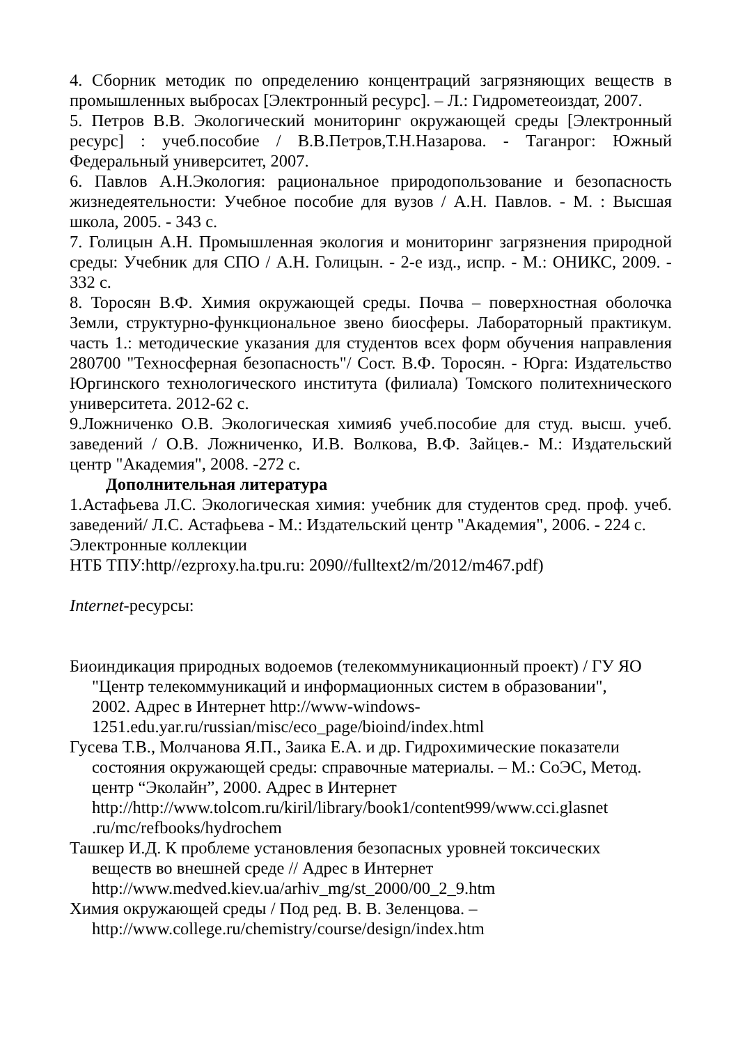4. Сборник методик по определению концентраций загрязняющих веществ в промышленных выбросах [Электронный ресурс]. – Л.: Гидрометеоиздат, 2007.
5. Петров В.В. Экологический мониторинг окружающей среды [Электронный ресурс] : учеб.пособие / В.В.Петров,Т.Н.Назарова. - Таганрог: Южный Федеральный университет, 2007.
6. Павлов А.Н.Экология: рациональное природопользование и безопасность жизнедеятельности: Учебное пособие для вузов / А.Н. Павлов. - М. : Высшая школа, 2005. - 343 с.
7. Голицын А.Н. Промышленная экология и мониторинг загрязнения природной среды: Учебник для СПО / А.Н. Голицын. - 2-е изд., испр. - М.: ОНИКС, 2009. - 332 с.
8. Торосян В.Ф. Химия окружающей среды. Почва – поверхностная оболочка Земли, структурно-функциональное звено биосферы. Лабораторный практикум. часть 1.: методические указания для студентов всех форм обучения направления 280700 "Техносферная безопасность"/ Сост. В.Ф. Торосян. - Юрга: Издательство Юргинского технологического института (филиала) Томского политехнического университета. 2012-62 с.
9.Ложниченко О.В. Экологическая химия6 учеб.пособие для студ. высш. учеб. заведений / О.В. Ложниченко, И.В. Волкова, В.Ф. Зайцев.- М.: Издательский центр "Академия", 2008. -272 с.
Дополнительная литература
1.Астафьева Л.С. Экологическая химия: учебник для студентов сред. проф. учеб. заведений/ Л.С. Астафьева - М.: Издательский центр "Академия", 2006. - 224 с.
Электронные коллекции
НТБ ТПУ:http//ezproxy.ha.tpu.ru: 2090//fulltext2/m/2012/m467.pdf)
Internet-ресурсы:
Биоиндикация природных водоемов (телекоммуникационный проект) / ГУ ЯО "Центр телекоммуникаций и информационных систем в образовании", 2002. Адрес в Интернет http://www-windows-1251.edu.yar.ru/russian/misc/eco_page/bioind/index.html
Гусева Т.В., Молчанова Я.П., Заика Е.А. и др. Гидрохимические показатели состояния окружающей среды: справочные материалы. – М.: СоЭС, Метод. центр “Эколайн”, 2000. Адрес в Интернет http://http://www.tolcom.ru/kiril/library/book1/content999/www.cci.glasnet .ru/mc/refbooks/hydrochem
Ташкер И.Д. К проблеме установления безопасных уровней токсических веществ во внешней среде // Адрес в Интернет http://www.medved.kiev.ua/arhiv_mg/st_2000/00_2_9.htm
Химия окружающей среды / Под ред. В. В. Зеленцова. – http://www.college.ru/chemistry/course/design/index.htm